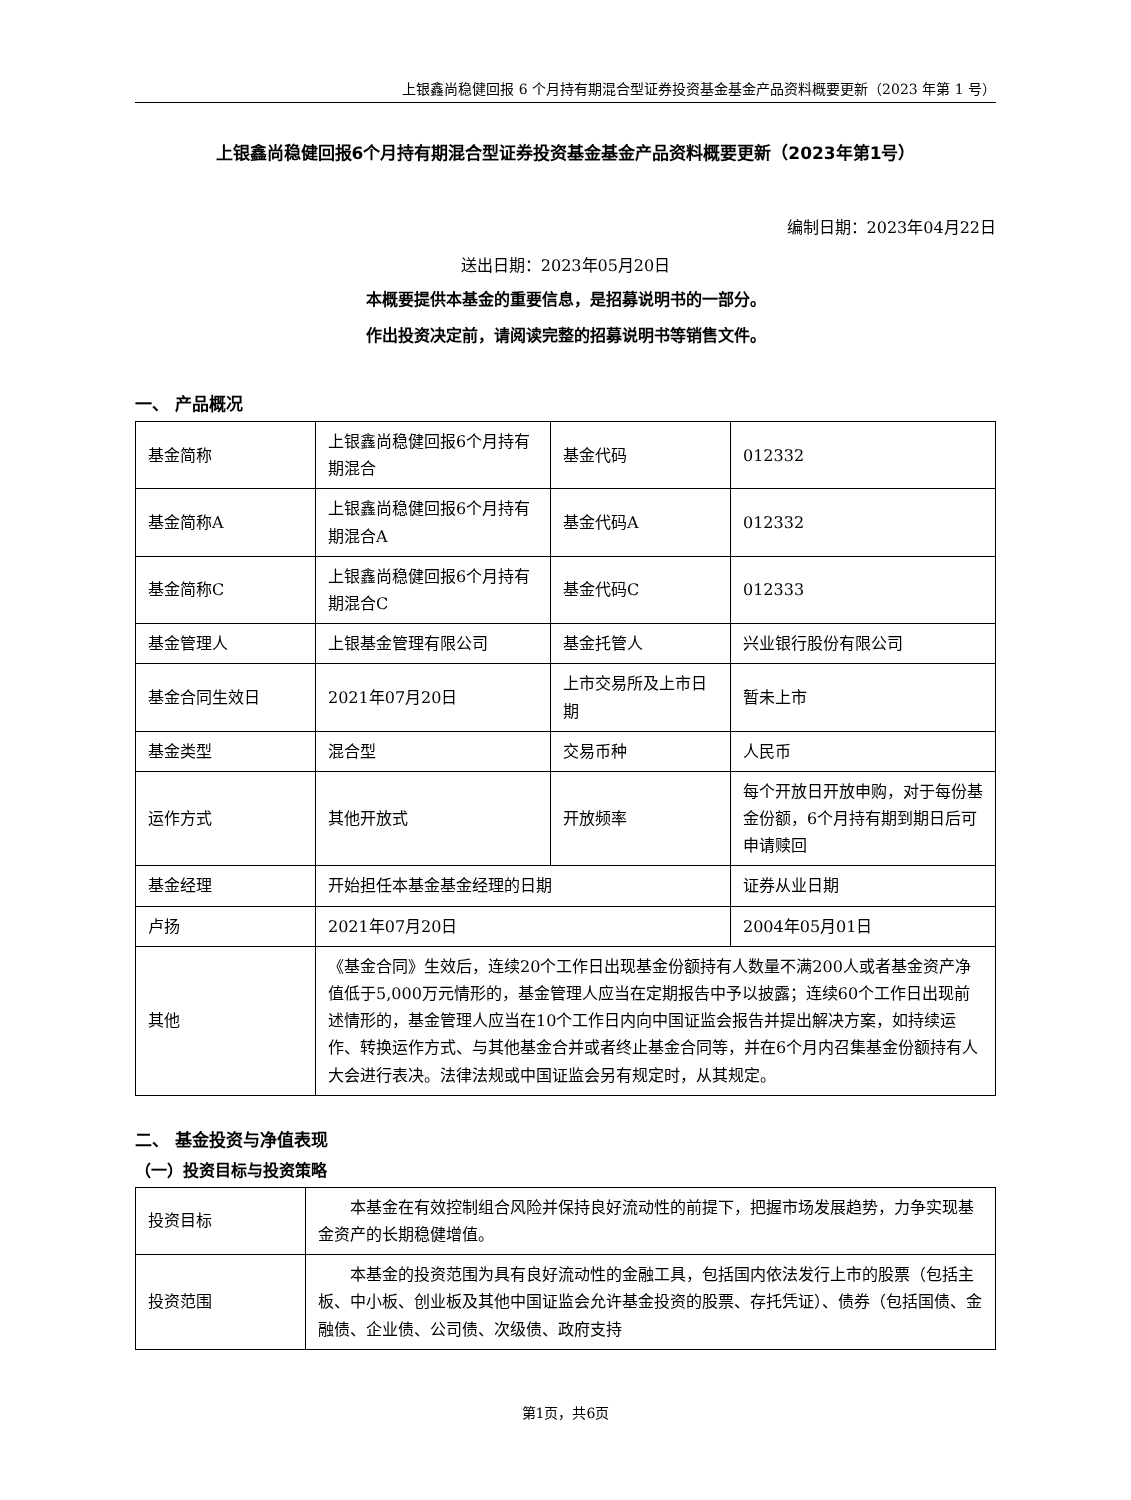上银鑫尚稳健回报 6 个月持有期混合型证券投资基金基金产品资料概要更新（2023 年第 1 号）
上银鑫尚稳健回报6个月持有期混合型证券投资基金基金产品资料概要更新（2023年第1号）
编制日期：2023年04月22日
送出日期：2023年05月20日
本概要提供本基金的重要信息，是招募说明书的一部分。
作出投资决定前，请阅读完整的招募说明书等销售文件。
一、 产品概况
| 基金简称 | 上银鑫尚稳健回报6个月持有期混合 | 基金代码 | 012332 |
| 基金简称A | 上银鑫尚稳健回报6个月持有期混合A | 基金代码A | 012332 |
| 基金简称C | 上银鑫尚稳健回报6个月持有期混合C | 基金代码C | 012333 |
| 基金管理人 | 上银基金管理有限公司 | 基金托管人 | 兴业银行股份有限公司 |
| 基金合同生效日 | 2021年07月20日 | 上市交易所及上市日期 | 暂未上市 |
| 基金类型 | 混合型 | 交易币种 | 人民币 |
| 运作方式 | 其他开放式 | 开放频率 | 每个开放日开放申购，对于每份基金份额，6个月持有期到期日后可申请赎回 |
| 基金经理 | 开始担任本基金基金经理的日期 | | 证券从业日期 |
| 卢扬 | 2021年07月20日 | | 2004年05月01日 |
| 其他 | 《基金合同》生效后，连续20个工作日出现基金份额持有人数量不满200人或者基金资产净值低于5,000万元情形的，基金管理人应当在定期报告中予以披露；连续60个工作日出现前述情形的，基金管理人应当在10个工作日内向中国证监会报告并提出解决方案，如持续运作、转换运作方式、与其他基金合并或者终止基金合同等，并在6个月内召集基金份额持有人大会进行表决。法律法规或中国证监会另有规定时，从其规定。 | | |
二、 基金投资与净值表现
（一）投资目标与投资策略
| 投资目标 | 本基金在有效控制组合风险并保持良好流动性的前提下，把握市场发展趋势，力争实现基金资产的长期稳健增值。 |
| 投资范围 | 本基金的投资范围为具有良好流动性的金融工具，包括国内依法发行上市的股票（包括主板、中小板、创业板及其他中国证监会允许基金投资的股票、存托凭证）、债券（包括国债、金融债、企业债、公司债、次级债、政府支持 |
第1页，共6页